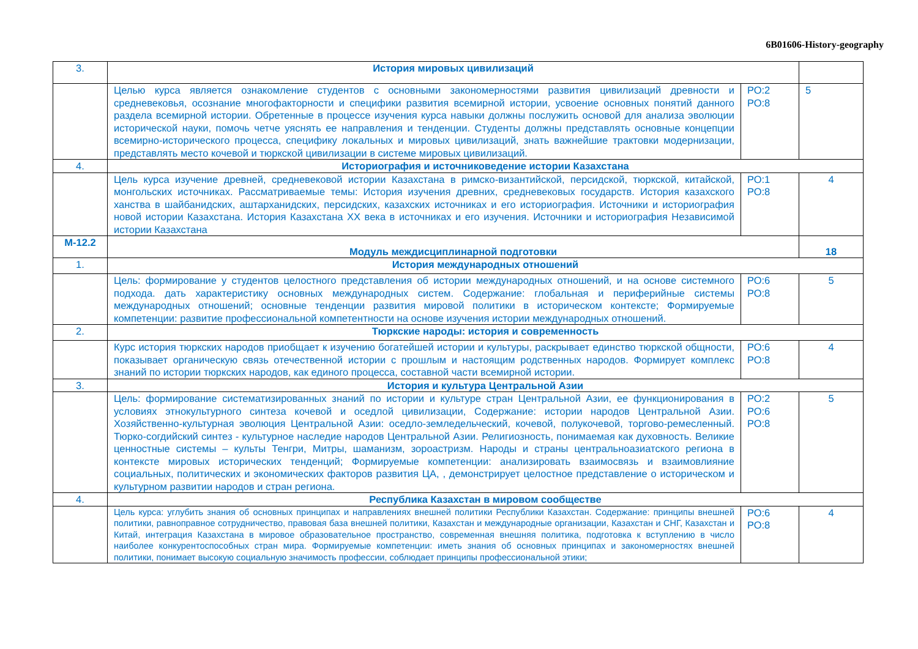6B01606-History-geography
| 3. | История мировых цивилизаций | | |
| | Целью курса является ознакомление студентов с основными закономерностями развития цивилизаций древности и средневековья, осознание многофакторности и специфики развития всемирной истории, усвоение основных понятий данного раздела всемирной истории. Обретенные в процессе изучения курса навыки должны послужить основой для анализа эволюции исторической науки, помочь четче уяснять ее направления и тенденции. Студенты должны представлять основные концепции всемирно-исторического процесса, специфику локальных и мировых цивилизаций, знать важнейшие трактовки модернизации, представлять место кочевой и тюркской цивилизации в системе мировых цивилизаций. | РО:2 РО:8 | 5 |
| 4. | Историография и источниковедение истории Казахстана | | |
| | Цель курса изучение древней, средневековой истории Казахстана в римско-византийской, персидской, тюркской, китайской, монгольских источниках. Рассматриваемые темы: История изучения древних, средневековых государств. История казахского ханства в шайбанидских, аштарханидских, персидских, казахских источниках и его историография. Источники и историография новой истории Казахстана. История Казахстана XX века в источниках и его изучения. Источники и историография Независимой истории Казахстана | РО:1 РО:8 | 4 |
| М-12.2 | Модуль междисциплинарной подготовки | | 18 |
| 1. | История международных отношений | | |
| | Цель: формирование у студентов целостного представления об истории международных отношений, и на основе системного подхода. дать характеристику основных международных систем. Содержание: глобальная и периферийные системы международных отношений; основные тенденции развития мировой политики в историческом контексте; Формируемые компетенции: развитие профессиональной компетентности на основе изучения истории международных отношений. | РО:6 РО:8 | 5 |
| 2. | Тюркские народы: история и современность | | |
| | Курс история тюркских народов приобщает к изучению богатейшей истории и культуры, раскрывает единство тюркской общности, показывает органическую связь отечественной истории с прошлым и настоящим родственных народов. Формирует комплекс знаний по истории тюркских народов, как единого процесса, составной части всемирной истории. | РО:6 РО:8 | 4 |
| 3. | История и культура Центральной Азии | | |
| | Цель: формирование систематизированных знаний по истории и культуре стран Центральной Азии, ее функционирования в условиях этнокультурного синтеза кочевой и оседлой цивилизации, Содержание: истории народов Центральной Азии. Хозяйственно-культурная эволюция Центральной Азии: оседло-земледельческий, кочевой, полукочевой, торгово-ремесленный. Тюрко-согдийский синтез - культурное наследие народов Центральной Азии. Религиозность, понимаемая как духовность. Великие ценностные системы – культы Тенгри, Митры, шаманизм, зороастризм. Народы и страны центральноазиатского региона в контексте мировых исторических тенденций; Формируемые компетенции: анализировать взаимосвязь и взаимовлияние социальных, политических и экономических факторов развития ЦА, , демонстрирует целостное представление о историческом и культурном развитии народов и стран региона. | РО:2 РО:6 РО:8 | 5 |
| 4. | Республика Казахстан в мировом сообществе | | |
| | Цель курса: углубить знания об основных принципах и направлениях внешней политики Республики Казахстан. Содержание: принципы внешней политики, равноправное сотрудничество, правовая база внешней политики, Казахстан и международные организации, Казахстан и СНГ, Казахстан и Китай, интеграция Казахстана в мировое образовательное пространство, современная внешняя политика, подготовка к вступлению в число наиболее конкурентоспособных стран мира. Формируемые компетенции: иметь знания об основных принципах и закономерностях внешней политики, понимает высокую социальную значимость профессии, соблюдает принципы профессиональной этики; | РО:6 РО:8 | 4 |